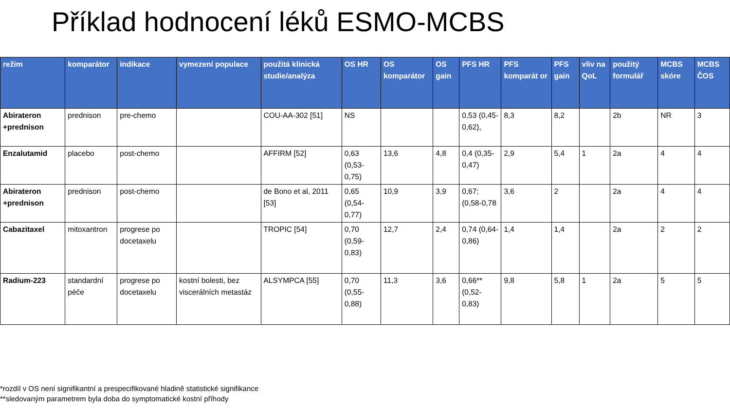Příklad hodnocení léků ESMO-MCBS
| režim | komparátor | indikace | vymezení populace | použitá klinická studie/analýza | OS HR | OS komparátor | OS gain | PFS HR | PFS komparát or | PFS gain | vliv na QoL | použitý formulář | MCBS skóre | MCBS ČOS |
| --- | --- | --- | --- | --- | --- | --- | --- | --- | --- | --- | --- | --- | --- | --- |
| Abirateron +prednison | prednison | pre-chemo | | COU-AA-302 [51] | NS | | | 0,53 (0,45-0,62), | 8,3 | 8,2 | | 2b | NR | 3 |
| Enzalutamid | placebo | post-chemo | | AFFIRM [52] | 0,63 (0,53-0,75) | 13,6 | 4,8 | 0,4 (0,35-0,47) | 2,9 | 5,4 | 1 | 2a | 4 | 4 |
| Abirateron +prednison | prednison | post-chemo | | de Bono et al, 2011 [53] | 0,65 (0,54-0,77) | 10,9 | 3,9 | 0,67; (0,58-0,78 | 3,6 | 2 | | 2a | 4 | 4 |
| Cabazitaxel | mitoxantron | progrese po docetaxelu | | TROPIC [54] | 0,70 (0,59-0,83) | 12,7 | 2,4 | 0,74 (0,64-0,86) | 1,4 | 1,4 | | 2a | 2 | 2 |
| Radium-223 | standardní péče | progrese po docetaxelu | kostní bolesti, bez viscerálních metastáz | ALSYMPCA [55] | 0,70 (0,55-0,88) | 11,3 | 3,6 | 0,66** (0,52-0,83) | 9,8 | 5,8 | 1 | 2a | 5 | 5 |
*rozdíl v OS není signifikantní a prespecifikované hladině statistické signifikance
**sledovaným parametrem byla doba do symptomatické kostní příhody